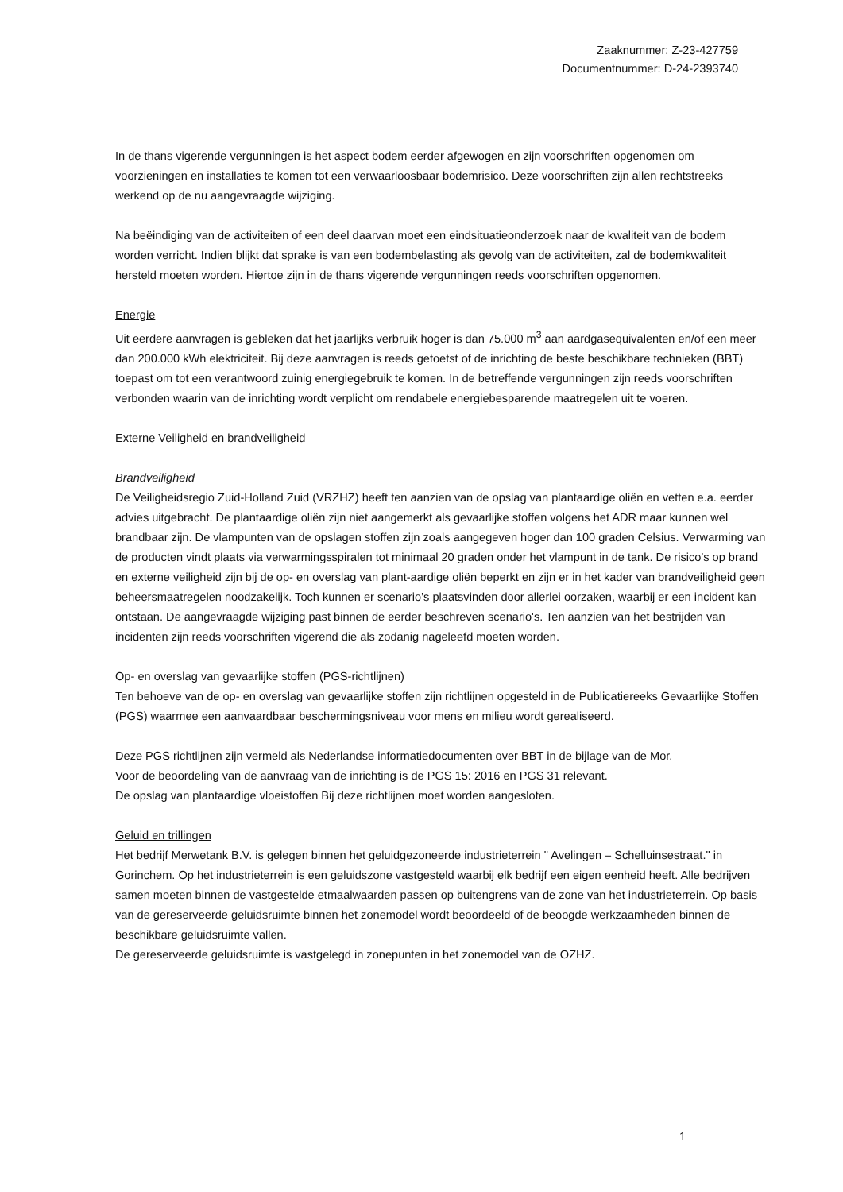Zaaknummer: Z-23-427759
Documentnummer: D-24-2393740
In de thans vigerende vergunningen is het aspect bodem eerder afgewogen en zijn voorschriften opgenomen om voorzieningen en installaties te komen tot een verwaarloosbaar bodemrisico. Deze voorschriften zijn allen rechtstreeks werkend op de nu aangevraagde wijziging.
Na beëindiging van de activiteiten of een deel daarvan moet een eindsituatieonderzoek naar de kwaliteit van de bodem worden verricht. Indien blijkt dat sprake is van een bodembelasting als gevolg van de activiteiten, zal de bodemkwaliteit hersteld moeten worden. Hiertoe zijn in de thans vigerende vergunningen reeds voorschriften opgenomen.
Energie
Uit eerdere aanvragen is gebleken dat het jaarlijks verbruik hoger is dan 75.000 m<sup>3</sup> aan aardgasequivalenten en/of een meer dan 200.000 kWh elektriciteit. Bij deze aanvragen is reeds getoetst of de inrichting de beste beschikbare technieken (BBT) toepast om tot een verantwoord zuinig energiegebruik te komen. In de betreffende vergunningen zijn reeds voorschriften verbonden waarin van de inrichting wordt verplicht om rendabele energiebesparende maatregelen uit te voeren.
Externe Veiligheid en brandveiligheid
Brandveiligheid
De Veiligheidsregio Zuid-Holland Zuid (VRZHZ) heeft ten aanzien van de opslag van plantaardige oliën en vetten e.a. eerder advies uitgebracht. De plantaardige oliën zijn niet aangemerkt als gevaarlijke stoffen volgens het ADR maar kunnen wel brandbaar zijn. De vlampunten van de opslagen stoffen zijn zoals aangegeven hoger dan 100 graden Celsius. Verwarming van de producten vindt plaats via verwarmingsspiralen tot minimaal 20 graden onder het vlampunt in de tank. De risico's op brand en externe veiligheid zijn bij de op- en overslag van plant-aardige oliën beperkt en zijn er in het kader van brandveiligheid geen beheersmaatregelen noodzakelijk. Toch kunnen er scenario’s plaatsvinden door allerlei oorzaken, waarbij er een incident kan ontstaan. De aangevraagde wijziging past binnen de eerder beschreven scenario's. Ten aanzien van het bestrijden van incidenten zijn reeds voorschriften vigerend die als zodanig nageleefd moeten worden.
Op- en overslag van gevaarlijke stoffen (PGS-richtlijnen)
Ten behoeve van de op- en overslag van gevaarlijke stoffen zijn richtlijnen opgesteld in de Publicatiereeks Gevaarlijke Stoffen (PGS) waarmee een aanvaardbaar beschermingsniveau voor mens en milieu wordt gerealiseerd.
Deze PGS richtlijnen zijn vermeld als Nederlandse informatiedocumenten over BBT in de bijlage van de Mor.
Voor de beoordeling van de aanvraag van de inrichting is de PGS 15: 2016 en PGS 31 relevant.
De opslag van plantaardige vloeistoffen Bij deze richtlijnen moet worden aangesloten.
Geluid en trillingen
Het bedrijf Merwetank B.V. is gelegen binnen het geluidgezoneerde industrieterrein " Avelingen – Schelluinsestraat." in Gorinchem. Op het industrieterrein is een geluidszone vastgesteld waarbij elk bedrijf een eigen eenheid heeft. Alle bedrijven samen moeten binnen de vastgestelde etmaalwaarden passen op buitengrens van de zone van het industrieterrein. Op basis van de gereserveerde geluidsruimte binnen het zonemodel wordt beoordeeld of de beoogde werkzaamheden binnen de beschikbare geluidsruimte vallen.
De gereserveerde geluidsruimte is vastgelegd in zonepunten in het zonemodel van de OZHZ.
1